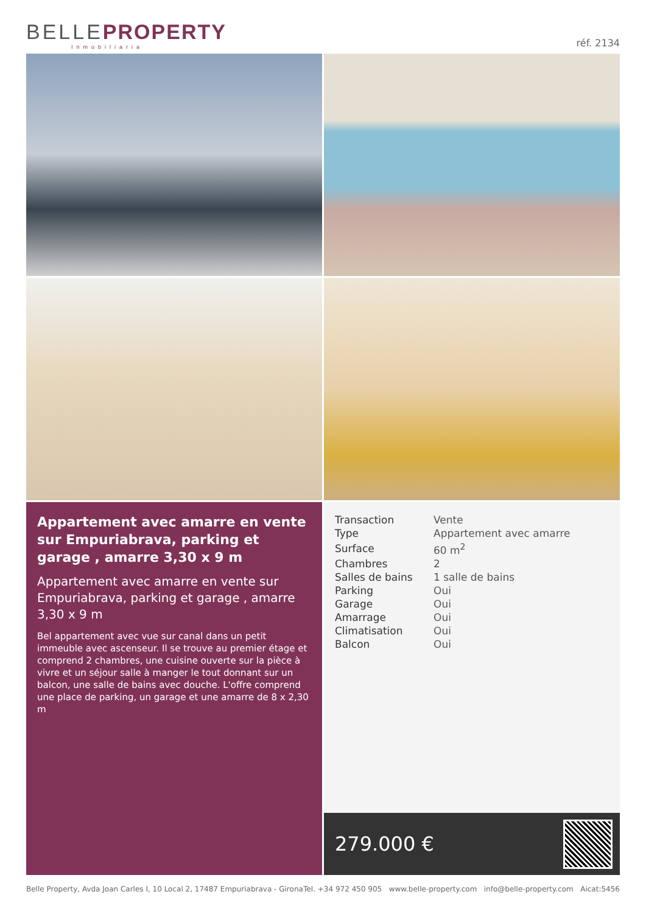BELLE PROPERTY
Inmobiliaria
réf. 2134
Appartement avec amarre en vente sur Empuriabrava, parking et garage , amarre 3,30 x 9 m
Appartement avec amarre en vente sur Empuriabrava, parking et garage , amarre 3,30 x 9 m
Bel appartement avec vue sur canal dans un petit immeuble avec ascenseur. Il se trouve au premier étage et comprend 2 chambres, une cuisine ouverte sur la pièce à vivre et un séjour salle à manger le tout donnant sur un balcon, une salle de bains avec douche. L'offre comprend une place de parking, un garage et une amarre de 8 x 2,30 m
| Transaction | Vente |
| Type | Appartement avec amarre |
| Surface | 60 m<sup>2</sup> |
| Chambres | 2 |
| Salles de bains | 1 salle de bains |
| Parking | Oui |
| Garage | Oui |
| Amarrage | Oui |
| Climatisation | Oui |
| Balcon | Oui |
279.000 €
Belle Property, Avda Joan Carles I, 10 Local 2, 17487 Empuriabrava - Girona Tel. +34 972 450 905 www.belle-property.com info@belle-property.com Aicat:5456